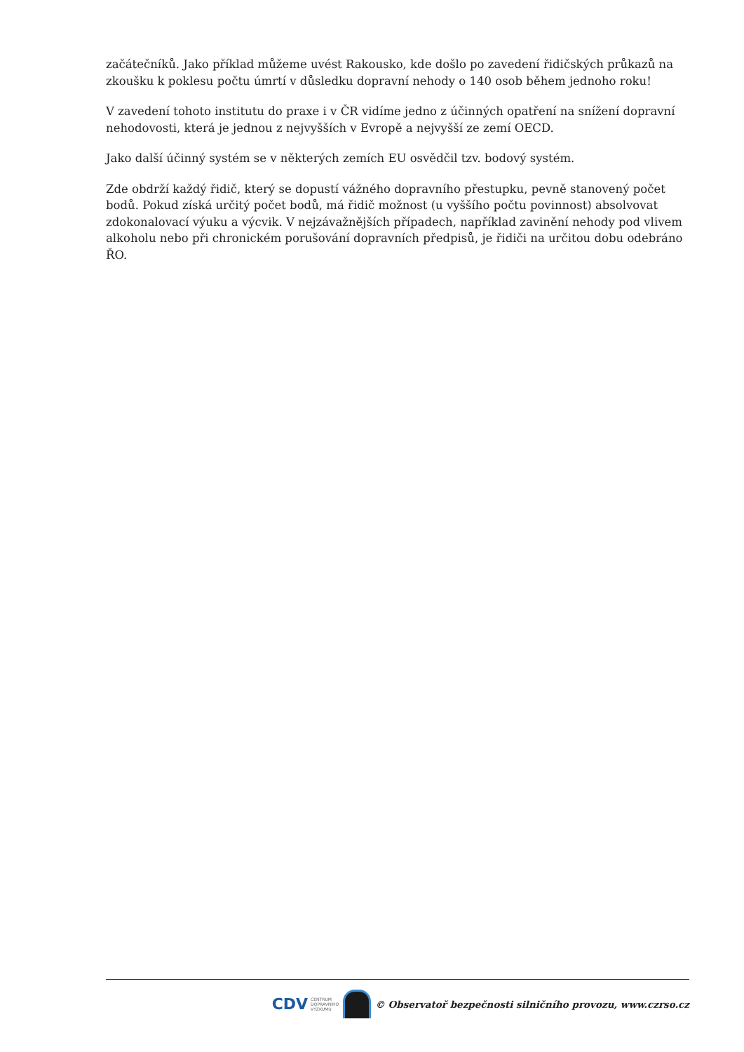začátečníků. Jako příklad můžeme uvést Rakousko, kde došlo po zavedení řidičských průkazů na zkoušku k poklesu počtu úmrtí v důsledku dopravní nehody o 140 osob během jednoho roku!
V zavedení tohoto institutu do praxe i v ČR vidíme jedno z účinných opatření na snížení dopravní nehodovosti, která je jednou z nejvyšších v Evropě a nejvyšší ze zemí OECD.
Jako další účinný systém se v některých zemích EU osvědčil tzv. bodový systém.
Zde obdrží každý řidič, který se dopustí vážného dopravního přestupku, pevně stanovený počet bodů. Pokud získá určitý počet bodů, má řidič možnost (u vyššího počtu povinnost) absolvovat zdokonalovací výuku a výcvik. V nejzávažnějších případech, například zavinění nehody pod vlivem alkoholu nebo při chronickém porušování dopravních předpisů, je řidiči na určitou dobu odebráno ŘO.
CDV CENTRUM
DOPRAVNÍHO
VÝZKUMU
© Observatoř bezpečnosti silničního provozu, www.czrso.cz